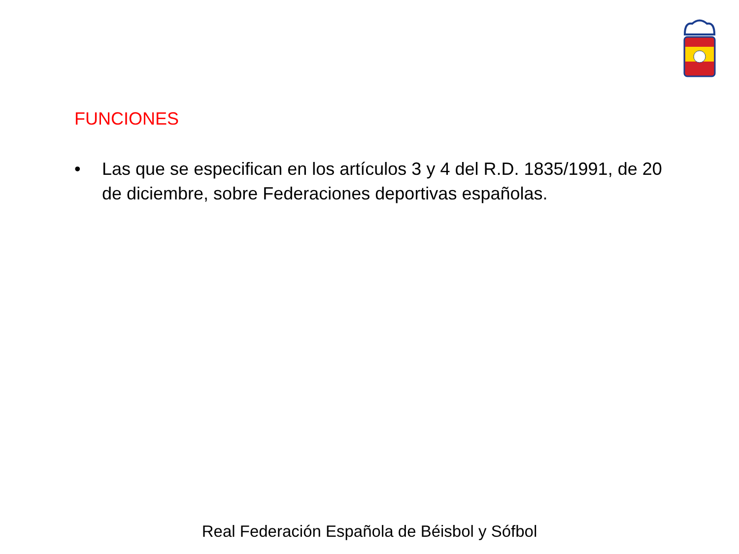FUNCIONES
• Las que se especifican en los artículos 3 y 4 del R.D. 1835/1991, de 20 de diciembre, sobre Federaciones deportivas españolas.
Real Federación Española de Béisbol y Sófbol